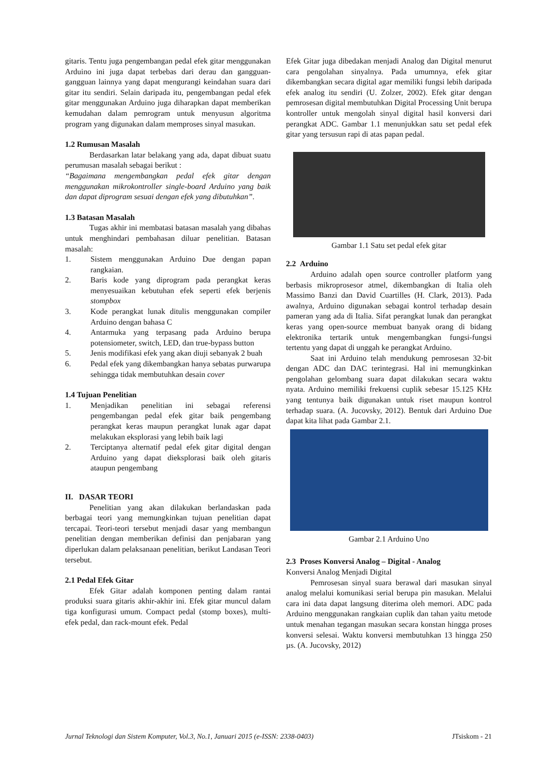gitaris. Tentu juga pengembangan pedal efek gitar menggunakan Arduino ini juga dapat terbebas dari derau dan gangguan-gangguan lainnya yang dapat mengurangi keindahan suara dari gitar itu sendiri. Selain daripada itu, pengembangan pedal efek gitar menggunakan Arduino juga diharapkan dapat memberikan kemudahan dalam pemrogram untuk menyusun algoritma program yang digunakan dalam memproses sinyal masukan.
1.2 Rumusan Masalah
Berdasarkan latar belakang yang ada, dapat dibuat suatu perumusan masalah sebagai berikut :
“Bagaimana mengembangkan pedal efek gitar dengan menggunakan mikrokontroller single-board Arduino yang baik dan dapat diprogram sesuai dengan efek yang dibutuhkan”.
1.3 Batasan Masalah
Tugas akhir ini membatasi batasan masalah yang dibahas untuk menghindari pembahasan diluar penelitian. Batasan masalah:
1. Sistem menggunakan Arduino Due dengan papan rangkaian.
2. Baris kode yang diprogram pada perangkat keras menyesuaikan kebutuhan efek seperti efek berjenis stompbox
3. Kode perangkat lunak ditulis menggunakan compiler Arduino dengan bahasa C
4. Antarmuka yang terpasang pada Arduino berupa potensiometer, switch, LED, dan true-bypass button
5. Jenis modifikasi efek yang akan diuji sebanyak 2 buah
6. Pedal efek yang dikembangkan hanya sebatas purwarupa sehingga tidak membutuhkan desain cover
1.4 Tujuan Penelitian
1. Menjadikan penelitian ini sebagai referensi pengembangan pedal efek gitar baik pengembang perangkat keras maupun perangkat lunak agar dapat melakukan eksplorasi yang lebih baik lagi
2. Terciptanya alternatif pedal efek gitar digital dengan Arduino yang dapat dieksplorasi baik oleh gitaris ataupun pengembang
II. DASAR TEORI
Penelitian yang akan dilakukan berlandaskan pada berbagai teori yang memungkinkan tujuan penelitian dapat tercapai. Teori-teori tersebut menjadi dasar yang membangun penelitian dengan memberikan definisi dan penjabaran yang diperlukan dalam pelaksanaan penelitian, berikut Landasan Teori tersebut.
2.1 Pedal Efek Gitar
Efek Gitar adalah komponen penting dalam rantai produksi suara gitaris akhir-akhir ini. Efek gitar muncul dalam tiga konfigurasi umum. Compact pedal (stomp boxes), multi-efek pedal, dan rack-mount efek. Pedal
Efek Gitar juga dibedakan menjadi Analog dan Digital menurut cara pengolahan sinyalnya. Pada umumnya, efek gitar dikembangkan secara digital agar memiliki fungsi lebih daripada efek analog itu sendiri (U. Zolzer, 2002). Efek gitar dengan pemrosesan digital membutuhkan Digital Processing Unit berupa kontroller untuk mengolah sinyal digital hasil konversi dari perangkat ADC. Gambar 1.1 menunjukkan satu set pedal efek gitar yang tersusun rapi di atas papan pedal.
Gambar 1.1 Satu set pedal efek gitar
2.2 Arduino
Arduino adalah open source controller platform yang berbasis mikroprosesor atmel, dikembangkan di Italia oleh Massimo Banzi dan David Cuartilles (H. Clark, 2013). Pada awalnya, Arduino digunakan sebagai kontrol terhadap desain pameran yang ada di Italia. Sifat perangkat lunak dan perangkat keras yang open-source membuat banyak orang di bidang elektronika tertarik untuk mengembangkan fungsi-fungsi tertentu yang dapat di unggah ke perangkat Arduino.
Saat ini Arduino telah mendukung pemrosesan 32-bit dengan ADC dan DAC terintegrasi. Hal ini memungkinkan pengolahan gelombang suara dapat dilakukan secara waktu nyata. Arduino memiliki frekuensi cuplik sebesar 15.125 KHz yang tentunya baik digunakan untuk riset maupun kontrol terhadap suara. (A. Jucovsky, 2012). Bentuk dari Arduino Due dapat kita lihat pada Gambar 2.1.
Gambar 2.1 Arduino Uno
2.3 Proses Konversi Analog – Digital - Analog
Konversi Analog Menjadi Digital
Pemrosesan sinyal suara berawal dari masukan sinyal analog melalui komunikasi serial berupa pin masukan. Melalui cara ini data dapat langsung diterima oleh memori. ADC pada Arduino menggunakan rangkaian cuplik dan tahan yaitu metode untuk menahan tegangan masukan secara konstan hingga proses konversi selesai. Waktu konversi membutuhkan 13 hingga 250 µs. (A. Jucovsky, 2012)
Jurnal Teknologi dan Sistem Komputer, Vol.3, No.1, Januari 2015 (e-ISSN: 2338-0403) JTsiskom - 21